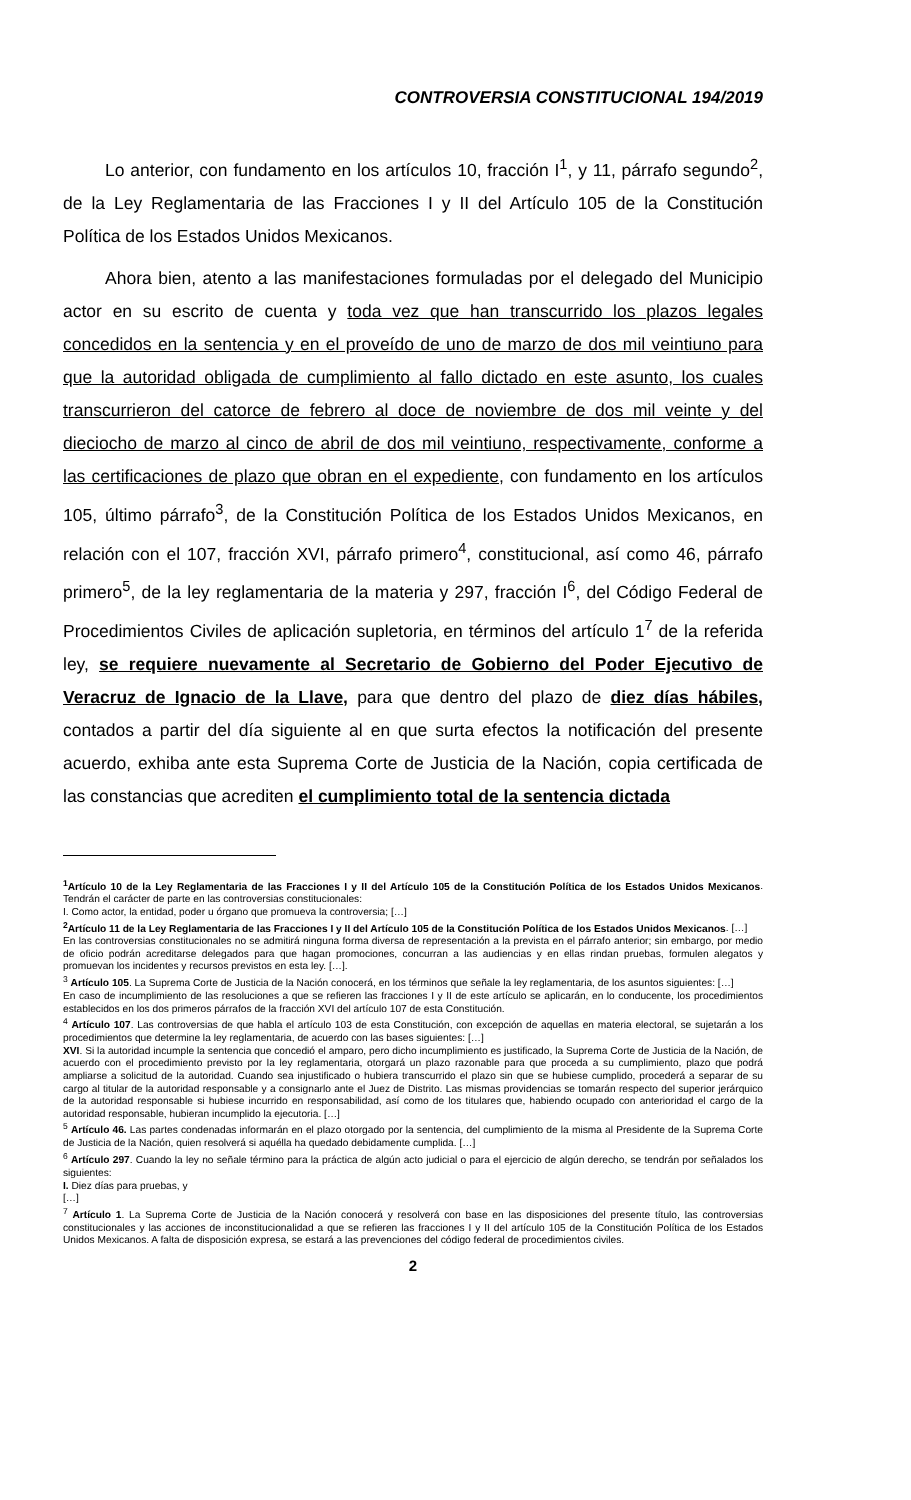CONTROVERSIA CONSTITUCIONAL 194/2019
Lo anterior, con fundamento en los artículos 10, fracción I<sup>1</sup>, y 11, párrafo segundo<sup>2</sup>, de la Ley Reglamentaria de las Fracciones I y II del Artículo 105 de la Constitución Política de los Estados Unidos Mexicanos.
Ahora bien, atento a las manifestaciones formuladas por el delegado del Municipio actor en su escrito de cuenta y toda vez que han transcurrido los plazos legales concedidos en la sentencia y en el proveído de uno de marzo de dos mil veintiuno para que la autoridad obligada de cumplimiento al fallo dictado en este asunto, los cuales transcurrieron del catorce de febrero al doce de noviembre de dos mil veinte y del dieciocho de marzo al cinco de abril de dos mil veintiuno, respectivamente, conforme a las certificaciones de plazo que obran en el expediente, con fundamento en los artículos 105, último párrafo<sup>3</sup>, de la Constitución Política de los Estados Unidos Mexicanos, en relación con el 107, fracción XVI, párrafo primero<sup>4</sup>, constitucional, así como 46, párrafo primero<sup>5</sup>, de la ley reglamentaria de la materia y 297, fracción I<sup>6</sup>, del Código Federal de Procedimientos Civiles de aplicación supletoria, en términos del artículo 1<sup>7</sup> de la referida ley, se requiere nuevamente al Secretario de Gobierno del Poder Ejecutivo de Veracruz de Ignacio de la Llave, para que dentro del plazo de diez días hábiles, contados a partir del día siguiente al en que surta efectos la notificación del presente acuerdo, exhiba ante esta Suprema Corte de Justicia de la Nación, copia certificada de las constancias que acrediten el cumplimiento total de la sentencia dictada
<sup>1</sup> Artículo 10 de la Ley Reglamentaria de las Fracciones I y II del Artículo 105 de la Constitución Política de los Estados Unidos Mexicanos. Tendrán el carácter de parte en las controversias constitucionales:
I. Como actor, la entidad, poder u órgano que promueva la controversia; […]
<sup>2</sup> Artículo 11 de la Ley Reglamentaria de las Fracciones I y II del Artículo 105 de la Constitución Política de los Estados Unidos Mexicanos. […]
En las controversias constitucionales no se admitirá ninguna forma diversa de representación a la prevista en el párrafo anterior; sin embargo, por medio de oficio podrán acreditarse delegados para que hagan promociones, concurran a las audiencias y en ellas rindan pruebas, formulen alegatos y promuevan los incidentes y recursos previstos en esta ley. […].
<sup>3</sup> Artículo 105. La Suprema Corte de Justicia de la Nación conocerá, en los términos que señale la ley reglamentaria, de los asuntos siguientes: […]
En caso de incumplimiento de las resoluciones a que se refieren las fracciones I y II de este artículo se aplicarán, en lo conducente, los procedimientos establecidos en los dos primeros párrafos de la fracción XVI del artículo 107 de esta Constitución.
<sup>4</sup> Artículo 107. Las controversias de que habla el artículo 103 de esta Constitución, con excepción de aquellas en materia electoral, se sujetarán a los procedimientos que determine la ley reglamentaria, de acuerdo con las bases siguientes: […]
XVI. Si la autoridad incumple la sentencia que concedió el amparo, pero dicho incumplimiento es justificado, la Suprema Corte de Justicia de la Nación, de acuerdo con el procedimiento previsto por la ley reglamentaria, otorgará un plazo razonable para que proceda a su cumplimiento, plazo que podrá ampliarse a solicitud de la autoridad. Cuando sea injustificado o hubiera transcurrido el plazo sin que se hubiese cumplido, procederá a separar de su cargo al titular de la autoridad responsable y a consignarlo ante el Juez de Distrito. Las mismas providencias se tomarán respecto del superior jerárquico de la autoridad responsable si hubiese incurrido en responsabilidad, así como de los titulares que, habiendo ocupado con anterioridad el cargo de la autoridad responsable, hubieran incumplido la ejecutoria. […]
<sup>5</sup> Artículo 46. Las partes condenadas informarán en el plazo otorgado por la sentencia, del cumplimiento de la misma al Presidente de la Suprema Corte de Justicia de la Nación, quien resolverá si aquélla ha quedado debidamente cumplida. […]
<sup>6</sup> Artículo 297. Cuando la ley no señale término para la práctica de algún acto judicial o para el ejercicio de algún derecho, se tendrán por señalados los siguientes:
I. Diez días para pruebas, y
[…]
<sup>7</sup> Artículo 1. La Suprema Corte de Justicia de la Nación conocerá y resolverá con base en las disposiciones del presente título, las controversias constitucionales y las acciones de inconstitucionalidad a que se refieren las fracciones I y II del artículo 105 de la Constitución Política de los Estados Unidos Mexicanos. A falta de disposición expresa, se estará a las prevenciones del código federal de procedimientos civiles.
2